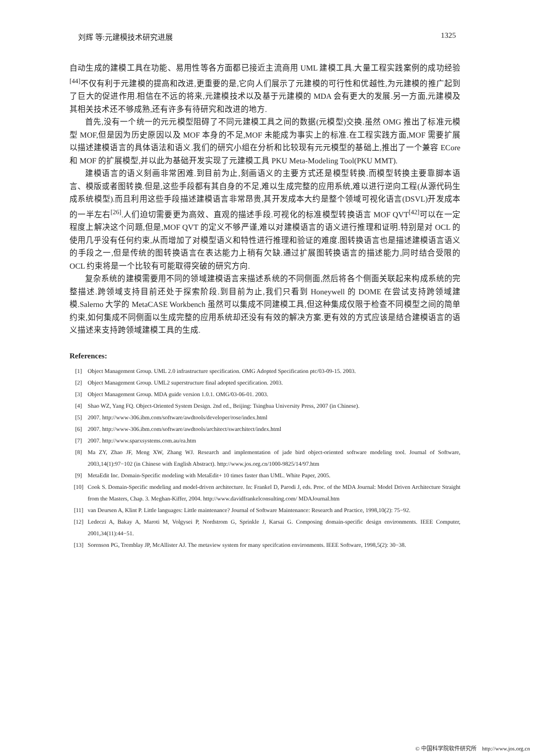刘辉 等:元建模技术研究进展 1325
自动生成的建模工具在功能、易用性等各方面都已接近主流商用 UML 建模工具.大量工程实践案例的成功经验<sup>[44]</sup>不仅有利于元建模的提高和改进,更重要的是,它向人们展示了元建模的可行性和优越性,为元建模的推广起到了巨大的促进作用.相信在不远的将来,元建模技术以及基于元建模的 MDA 会有更大的发展.另一方面,元建模及其相关技术还不够成熟,还有许多有待研究和改进的地方.
首先,没有一个统一的元元模型阻碍了不同元建模工具之间的数据(元模型)交换.虽然 OMG 推出了标准元模型 MOF,但是因为历史原因以及 MOF 本身的不足,MOF 未能成为事实上的标准.在工程实践方面,MOF 需要扩展以描述建模语言的具体语法和语义.我们的研究小组在分析和比较现有元元模型的基础上,推出了一个兼容 ECore 和 MOF 的扩展模型,并以此为基础开发实现了元建模工具 PKU Meta-Modeling Tool(PKU MMT).
建模语言的语义刻画非常困难.到目前为止,刻画语义的主要方式还是模型转换.而模型转换主要靠脚本语言、模版或者图转换.但是,这些手段都有其自身的不足,难以生成完整的应用系统,难以进行逆向工程(从源代码生成系统模型).而且利用这些手段描述建模语言非常昂贵,其开发成本大约是整个领域可视化语言(DSVL)开发成本的一半左右<sup>[26]</sup>.人们迫切需要更为高效、直观的描述手段.可视化的标准模型转换语言 MOF QVT<sup>[42]</sup>可以在一定程度上解决这个问题,但是,MOF QVT 的定义不够严谨,难以对建模语言的语义进行推理和证明.特别是对 OCL 的使用几乎没有任何约束,从而增加了对模型语义和特性进行推理和验证的难度.图转换语言也是描述建模语言语义的手段之一,但是传统的图转换语言在表达能力上稍有欠缺.通过扩展图转换语言的描述能力,同时结合受限的 OCL 约束将是一个比较有可能取得突破的研究方向.
复杂系统的建模需要用不同的领域建模语言来描述系统的不同侧面,然后将各个侧面关联起来构成系统的完整描述.跨领域支持目前还处于探索阶段.到目前为止,我们只看到 Honeywell 的 DOME 在尝试支持跨领域建模.Salerno 大学的 MetaCASE Workbench 虽然可以集成不同建模工具,但这种集成仅限于检查不同模型之间的简单约束,如何集成不同侧面以生成完整的应用系统却还没有有效的解决方案.更有效的方式应该是结合建模语言的语义描述来支持跨领域建模工具的生成.
References:
[1] Object Management Group. UML 2.0 infrastructure specification. OMG Adopted Specification ptc/03-09-15. 2003.
[2] Object Management Group. UML2 superstructure final adopted specification. 2003.
[3] Object Management Group. MDA guide version 1.0.1. OMG/03-06-01. 2003.
[4] Shao WZ, Yang FQ. Object-Oriented System Design. 2nd ed., Beijing: Tsinghua University Press, 2007 (in Chinese).
[5] 2007. http://www-306.ibm.com/software/awdtools/developer/rose/index.html
[6] 2007. http://www-306.ibm.com/software/awdtools/architect/swarchitect/index.html
[7] 2007. http://www.sparxsystems.com.au/ea.htm
[8] Ma ZY, Zhao JF, Meng XW, Zhang WJ. Research and implementation of jade bird object-oriented software modeling tool. Journal of Software, 2003,14(1):97−102 (in Chinese with English Abstract). http://www.jos.org.cn/1000-9825/14/97.htm
[9] MetaEdit Inc. Domain-Specific modeling with MetaEdit+ 10 times faster than UML. White Paper, 2005.
[10] Cook S. Domain-Specific modeling and model-driven architecture. In: Frankel D, Parodi J, eds. Proc. of the MDA Journal: Model Driven Architecture Straight from the Masters, Chap. 3. Meghan-Kiffer, 2004. http://www.davidfrankelconsulting.com/ MDAJournal.htm
[11] van Deursen A, Klint P. Little languages: Little maintenance? Journal of Software Maintenance: Research and Practice, 1998,10(2): 75−92.
[12] Ledeczi A, Bakay A, Maroti M, Volgysei P, Nordstrom G, Sprinkle J, Karsai G. Composing domain-specific design environments. IEEE Computer, 2001,34(11):44−51.
[13] Sorenson PG, Tremblay JP, McAllister AJ. The metaview system for many specifcation environments. IEEE Software, 1998,5(2): 30−38.
© 中国科学院软件研究所 http://www.jos.org.cn